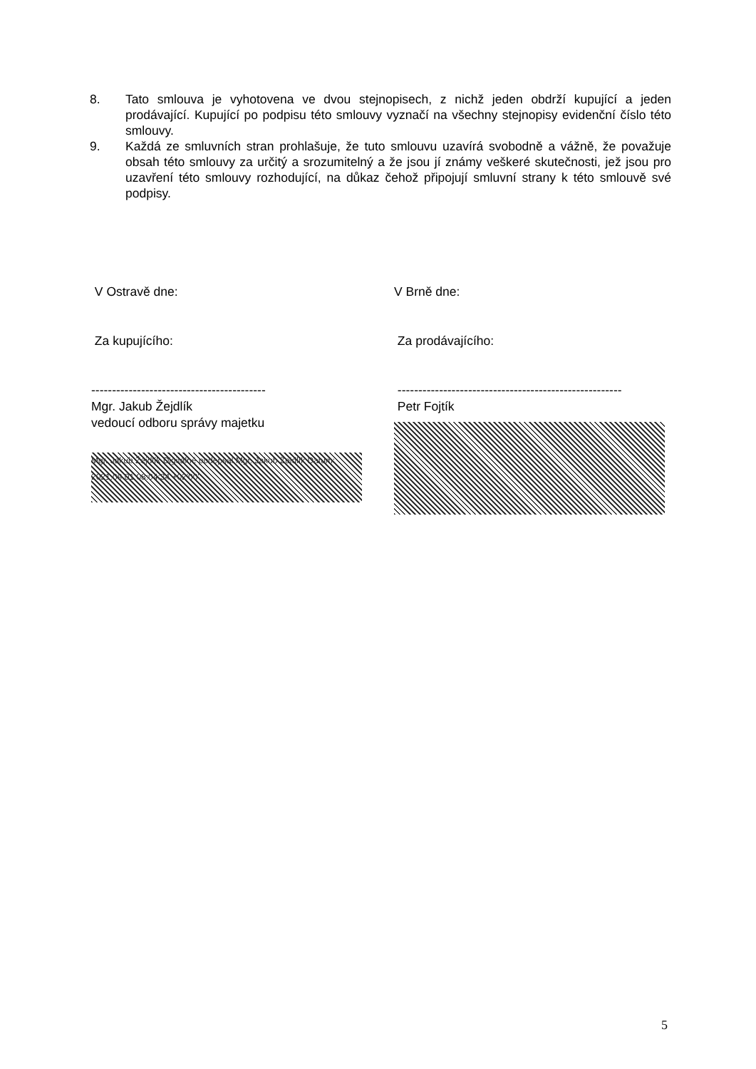8. Tato smlouva je vyhotovena ve dvou stejnopisech, z nichž jeden obdrží kupující a jeden prodávající. Kupující po podpisu této smlouvy vyznačí na všechny stejnopisy evidenční číslo této smlouvy.
9. Každá ze smluvních stran prohlašuje, že tuto smlouvu uzavírá svobodně a vážně, že považuje obsah této smlouvy za určitý a srozumitelný a že jsou jí známy veškeré skutečnosti, jež jsou pro uzavření této smlouvy rozhodující, na důkaz čehož připojují smluvní strany k této smlouvě své podpisy.
V Ostravě dne:
Za kupujícího:
------------------------------------------
Mgr. Jakub Žejdlík
vedoucí odboru správy majetku
Mgr. Jakub Žejdlík Digitálně podepsal Mgr. Jakub Žejdlík Datum: 2021.09.01 08:04:34 +02'00'
V Brně dne:
Za prodávajícího:
------------------------------------------------------
Petr Fojtík
5